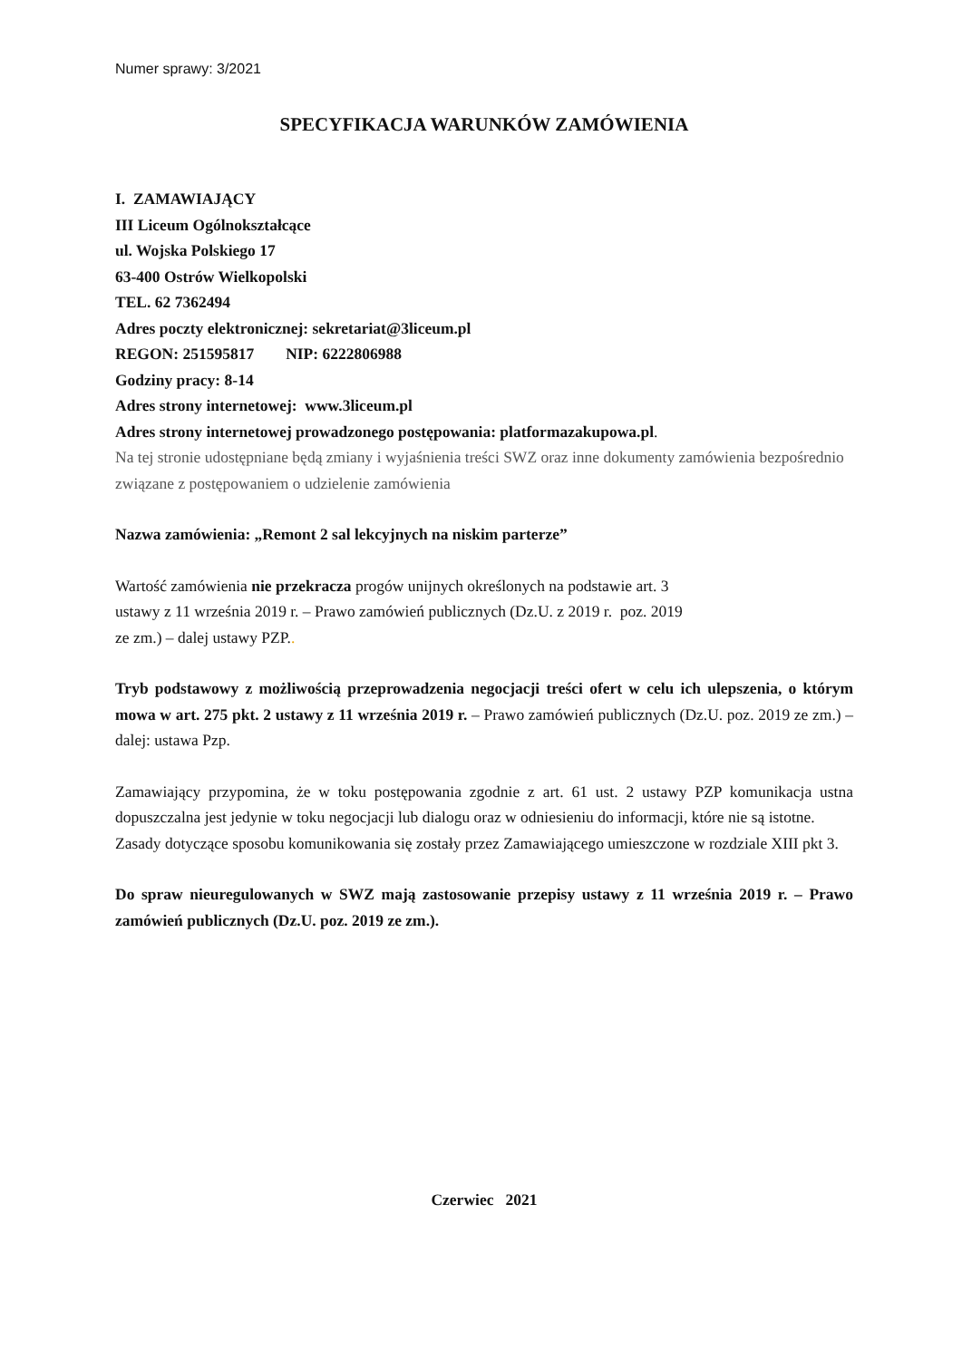Numer sprawy: 3/2021
SPECYFIKACJA WARUNKÓW ZAMÓWIENIA
I. ZAMAWIAJĄCY
III Liceum Ogólnokształcące
ul. Wojska Polskiego 17
63-400 Ostrów Wielkopolski
TEL. 62 7362494
Adres poczty elektronicznej: sekretariat@3liceum.pl
REGON: 251595817 NIP: 6222806988
Godziny pracy: 8-14
Adres strony internetowej: www.3liceum.pl
Adres strony internetowej prowadzonego postępowania: platformazakupowa.pl.
Na tej stronie udostępniane będą zmiany i wyjaśnienia treści SWZ oraz inne dokumenty zamówienia bezpośrednio związane z postępowaniem o udzielenie zamówienia
Nazwa zamówienia: „Remont 2 sal lekcyjnych na niskim parterze”
Wartość zamówienia nie przekracza progów unijnych określonych na podstawie art. 3
ustawy z 11 września 2019 r. – Prawo zamówień publicznych (Dz.U. z 2019 r. poz. 2019
ze zm.) – dalej ustawy PZP..
Tryb podstawowy z możliwością przeprowadzenia negocjacji treści ofert w celu ich ulepszenia, o którym mowa w art. 275 pkt. 2 ustawy z 11 września 2019 r. – Prawo zamówień publicznych (Dz.U. poz. 2019 ze zm.) – dalej: ustawa Pzp.
Zamawiający przypomina, że w toku postępowania zgodnie z art. 61 ust. 2 ustawy PZP komunikacja ustna dopuszczalna jest jedynie w toku negocjacji lub dialogu oraz w odniesieniu do informacji, które nie są istotne.
Zasady dotyczące sposobu komunikowania się zostały przez Zamawiającego umieszczone w rozdziale XIII pkt 3.
Do spraw nieuregulowanych w SWZ mają zastosowanie przepisy ustawy z 11 września 2019 r. – Prawo zamówień publicznych (Dz.U. poz. 2019 ze zm.).
Czerwiec 2021